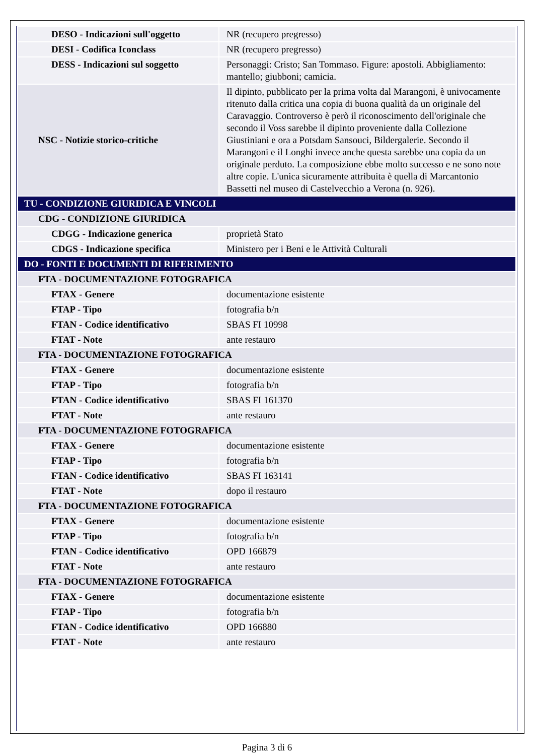| DESO - Indicazioni sull'oggetto | NR (recupero pregresso) |
| DESI - Codifica Iconclass | NR (recupero pregresso) |
| DESS - Indicazioni sul soggetto | Personaggi: Cristo; San Tommaso. Figure: apostoli. Abbigliamento: mantello; giubboni; camicia. |
| NSC - Notizie storico-critiche | Il dipinto, pubblicato per la prima volta dal Marangoni, è univocamente ritenuto dalla critica una copia di buona qualità da un originale del Caravaggio. Controverso è però il riconoscimento dell'originale che secondo il Voss sarebbe il dipinto proveniente dalla Collezione Giustiniani e ora a Potsdam Sansouci, Bildergalerie. Secondo il Marangoni e il Longhi invece anche questa sarebbe una copia da un originale perduto. La composizione ebbe molto successo e ne sono note altre copie. L'unica sicuramente attribuita è quella di Marcantonio Bassetti nel museo di Castelvecchio a Verona (n. 926). |
| TU - CONDIZIONE GIURIDICA E VINCOLI | |
| CDG - CONDIZIONE GIURIDICA | |
| CDGG - Indicazione generica | proprietà Stato |
| CDGS - Indicazione specifica | Ministero per i Beni e le Attività Culturali |
| DO - FONTI E DOCUMENTI DI RIFERIMENTO | |
| FTA - DOCUMENTAZIONE FOTOGRAFICA | |
| FTAX - Genere | documentazione esistente |
| FTAP - Tipo | fotografia b/n |
| FTAN - Codice identificativo | SBAS FI 10998 |
| FTAT - Note | ante restauro |
| FTA - DOCUMENTAZIONE FOTOGRAFICA | |
| FTAX - Genere | documentazione esistente |
| FTAP - Tipo | fotografia b/n |
| FTAN - Codice identificativo | SBAS FI 161370 |
| FTAT - Note | ante restauro |
| FTA - DOCUMENTAZIONE FOTOGRAFICA | |
| FTAX - Genere | documentazione esistente |
| FTAP - Tipo | fotografia b/n |
| FTAN - Codice identificativo | SBAS FI 163141 |
| FTAT - Note | dopo il restauro |
| FTA - DOCUMENTAZIONE FOTOGRAFICA | |
| FTAX - Genere | documentazione esistente |
| FTAP - Tipo | fotografia b/n |
| FTAN - Codice identificativo | OPD 166879 |
| FTAT - Note | ante restauro |
| FTA - DOCUMENTAZIONE FOTOGRAFICA | |
| FTAX - Genere | documentazione esistente |
| FTAP - Tipo | fotografia b/n |
| FTAN - Codice identificativo | OPD 166880 |
| FTAT - Note | ante restauro |
Pagina 3 di 6